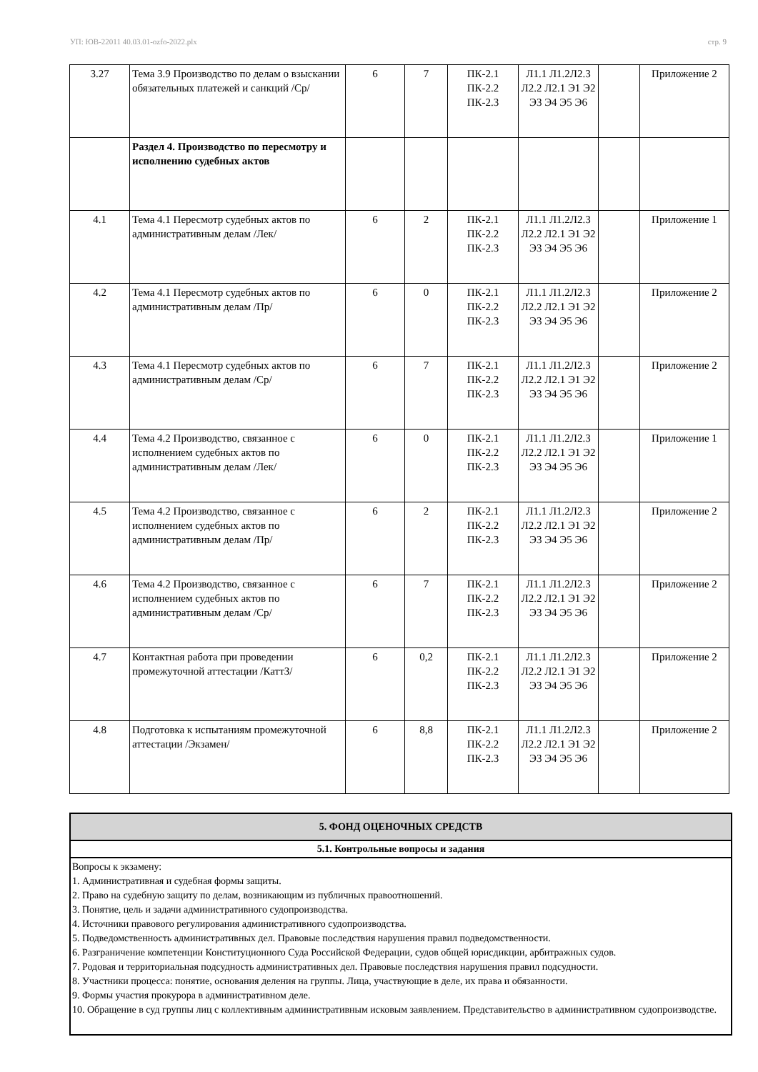УП: ЮВ-22011 40.03.01-ozfo-2022.plx стр. 9
| 3.27 | Тема 3.9 Производство по делам о взыскании обязательных платежей и санкций /Ср/ | 6 | 7 | ПК-2.1 ПК-2.2 ПК-2.3 | Л1.1 Л1.2Л2.3 Л2.2 Л2.1 Э1 Э2 Э3 Э4 Э5 Э6 | | Приложение 2 |
| | Раздел 4. Производство по пересмотру и исполнению судебных актов | | | | | | |
| 4.1 | Тема 4.1 Пересмотр судебных актов по административным делам /Лек/ | 6 | 2 | ПК-2.1 ПК-2.2 ПК-2.3 | Л1.1 Л1.2Л2.3 Л2.2 Л2.1 Э1 Э2 Э3 Э4 Э5 Э6 | | Приложение 1 |
| 4.2 | Тема 4.1 Пересмотр судебных актов по административным делам /Пр/ | 6 | 0 | ПК-2.1 ПК-2.2 ПК-2.3 | Л1.1 Л1.2Л2.3 Л2.2 Л2.1 Э1 Э2 Э3 Э4 Э5 Э6 | | Приложение 2 |
| 4.3 | Тема 4.1 Пересмотр судебных актов по административным делам /Ср/ | 6 | 7 | ПК-2.1 ПК-2.2 ПК-2.3 | Л1.1 Л1.2Л2.3 Л2.2 Л2.1 Э1 Э2 Э3 Э4 Э5 Э6 | | Приложение 2 |
| 4.4 | Тема 4.2 Производство, связанное с исполнением судебных актов по административным делам /Лек/ | 6 | 0 | ПК-2.1 ПК-2.2 ПК-2.3 | Л1.1 Л1.2Л2.3 Л2.2 Л2.1 Э1 Э2 Э3 Э4 Э5 Э6 | | Приложение 1 |
| 4.5 | Тема 4.2 Производство, связанное с исполнением судебных актов по административным делам /Пр/ | 6 | 2 | ПК-2.1 ПК-2.2 ПК-2.3 | Л1.1 Л1.2Л2.3 Л2.2 Л2.1 Э1 Э2 Э3 Э4 Э5 Э6 | | Приложение 2 |
| 4.6 | Тема 4.2 Производство, связанное с исполнением судебных актов по административным делам /Ср/ | 6 | 7 | ПК-2.1 ПК-2.2 ПК-2.3 | Л1.1 Л1.2Л2.3 Л2.2 Л2.1 Э1 Э2 Э3 Э4 Э5 Э6 | | Приложение 2 |
| 4.7 | Контактная работа при проведении промежуточной аттестации /КаттЗ/ | 6 | 0,2 | ПК-2.1 ПК-2.2 ПК-2.3 | Л1.1 Л1.2Л2.3 Л2.2 Л2.1 Э1 Э2 Э3 Э4 Э5 Э6 | | Приложение 2 |
| 4.8 | Подготовка к испытаниям промежуточной аттестации /Экзамен/ | 6 | 8,8 | ПК-2.1 ПК-2.2 ПК-2.3 | Л1.1 Л1.2Л2.3 Л2.2 Л2.1 Э1 Э2 Э3 Э4 Э5 Э6 | | Приложение 2 |
5. ФОНД ОЦЕНОЧНЫХ СРЕДСТВ
5.1. Контрольные вопросы и задания
Вопросы к экзамену:
1. Административная и судебная формы защиты.
2. Право на судебную защиту по делам, возникающим из публичных правоотношений.
3. Понятие, цель и задачи административного судопроизводства.
4. Источники правового регулирования административного судопроизводства.
5. Подведомственность административных дел. Правовые последствия нарушения правил подведомственности.
6. Разграничение компетенции Конституционного Суда Российской Федерации, судов общей юрисдикции, арбитражных судов.
7. Родовая и территориальная подсудность административных дел. Правовые последствия нарушения правил подсудности.
8. Участники процесса: понятие, основания деления на группы. Лица, участвующие в деле, их права и обязанности.
9. Формы участия прокурора в административном деле.
10. Обращение в суд группы лиц с коллективным административным исковым заявлением. Представительство в административном судопроизводстве.